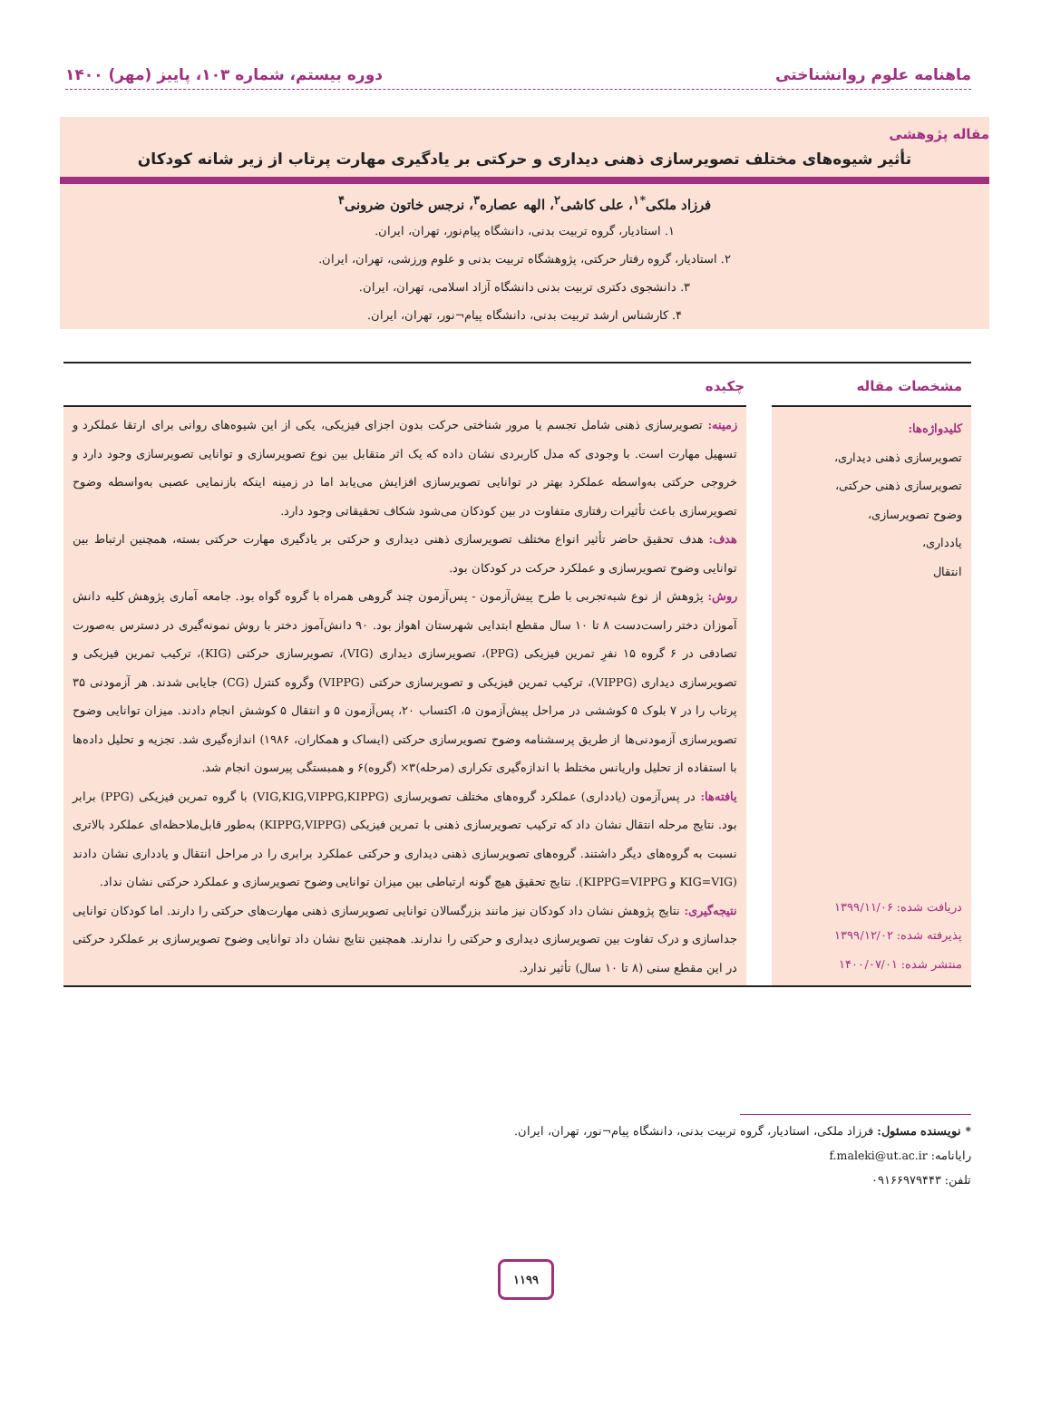ماهنامه علوم روانشناختی دوره بیستم، شماره ۱۰۳، پاییز (مهر) ۱۴۰۰
مقاله پژوهشی
تأثیر شیوه‌های مختلف تصویرسازی ذهنی دیداری و حرکتی بر یادگیری مهارت پرتاب از زیر شانه کودکان
فرزاد ملکی<sup>*۱</sup>، علی کاشی<sup>۲</sup>، الهه عصاره<sup>۳</sup>، نرجس خاتون ضرونی<sup>۴</sup>
۱. استادیار، گروه تربیت بدنی، دانشگاه پیام‌نور، تهران، ایران.
۲. استادیار، گروه رفتار حرکتی، پژوهشگاه تربیت بدنی و علوم ورزشی، تهران، ایران.
۳. دانشجوی دکتری تربیت بدنی دانشگاه آزاد اسلامی، تهران، ایران.
۴. کارشناس ارشد تربیت بدنی، دانشگاه پیام¬نور، تهران، ایران.
مشخصات مقاله چکیده
کلیدواژه‌ها:
تصویرسازی ذهنی دیداری،
تصویرسازی ذهنی حرکتی،
وضوح تصویرسازی،
یادداری،
انتقال
دریافت شده: ۱۳۹۹/۱۱/۰۶
پذیرفته شده: ۱۳۹۹/۱۲/۰۲
منتشر شده: ۱۴۰۰/۰۷/۰۱
زمینه: تصویرسازی ذهنی شامل تجسم یا مرور شناختی حرکت بدون اجزای فیزیکی، یکی از این شیوه‌های روانی برای ارتقا عملکرد و تسهیل مهارت است. با وجودی که مدل کاربردی نشان داده که یک اثر متقابل بین نوع تصویرسازی و توانایی تصویرسازی وجود دارد و خروجی حرکتی به‌واسطه عملکرد بهتر در توانایی تصویرسازی افزایش می‌یابد اما در زمینه اینکه بازنمایی عصبی به‌واسطه وضوح تصویرسازی باعث تأثیرات رفتاری متفاوت در بین کودکان می‌شود شکاف تحقیقاتی وجود دارد.
هدف: هدف تحقیق حاضر تأثیر انواع مختلف تصویرسازی ذهنی دیداری و حرکتی بر یادگیری مهارت حرکتی بسته، همچنین ارتباط بین توانایی وضوح تصویرسازی و عملکرد حرکت در کودکان بود.
روش: پژوهش از نوع شبه‌تجربی با طرح پیش‌آزمون - پس‌آزمون چند گروهی همراه با گروه گواه بود. جامعه آماری پژوهش کلیه دانش آموزان دختر راست‌دست ۸ تا ۱۰ سال مقطع ابتدایی شهرستان اهواز بود. ۹۰ دانش‌آموز دختر با روش نمونه‌گیری در دسترس به‌صورت تصادفی در ۶ گروه ۱۵ نفرِ تمرین فیزیکی (PPG)، تصویرسازی دیداری (VIG)، تصویرسازی حرکتی (KIG)، ترکیب تمرین فیزیکی و تصویرسازی دیداری (VIPPG)، ترکیب تمرین فیزیکی و تصویرسازی حرکتی (VIPPG) وگروه کنترل (CG) جایابی شدند. هر آزمودنی ۳۵ پرتاب را در ۷ بلوک ۵ کوششی در مراحل پیش‌آزمون ۵، اکتساب ۲۰، پس‌آزمون ۵ و انتقال ۵ کوشش انجام دادند. میزان توانایی وضوح تصویرسازی آزمودنی‌ها از طریق پرسشنامه وضوح تصویرسازی حرکتی (ایساک و همکاران، ۱۹۸۶) اندازه‌گیری شد. تجزیه و تحلیل داده‌ها با استفاده از تحلیل واریانس مختلط با اندازه‌گیری تکراری (مرحله)۳× (گروه)۶ و همبستگی پیرسون انجام شد.
یافته‌ها: در پس‌آزمون (یادداری) عملکرد گروه‌های مختلف تصویرسازی (VIG,KIG,VIPPG,KIPPG) با گروه تمرین فیزیکی (PPG) برابر بود. نتایج مرحله انتقال نشان داد که ترکیب تصویرسازی ذهنی با تمرین فیزیکی (KIPPG,VIPPG) به‌طور قابل‌ملاحظه‌ای عملکرد بالاتری نسبت به گروه‌های دیگر داشتند. گروه‌های تصویرسازی ذهنی دیداری و حرکتی عملکرد برابری را در مراحل انتقال و یادداری نشان دادند (KIG=VIG و KIPPG=VIPPG). نتایج تحقیق هیچ گونه ارتباطی بین میزان توانایی وضوح تصویرسازی و عملکرد حرکتی نشان نداد.
نتیجه‌گیری: نتایج پژوهش نشان داد کودکان نیز مانند بزرگسالان توانایی تصویرسازی ذهنی مهارت‌های حرکتی را دارند. اما کودکان توانایی جداسازی و درک تفاوت بین تصویرسازی دیداری و حرکتی را ندارند. همچنین نتایج نشان داد توانایی وضوح تصویرسازی بر عملکرد حرکتی در این مقطع سنی (۸ تا ۱۰ سال) تأثیر ندارد.
* نویسنده مسئول: فرزاد ملکی، استادیار، گروه تربیت بدنی، دانشگاه پیام¬نور، تهران، ایران.
رایانامه: f.maleki@ut.ac.ir
تلفن: ۰۹۱۶۶۹۷۹۴۴۳
۱۱۹۹